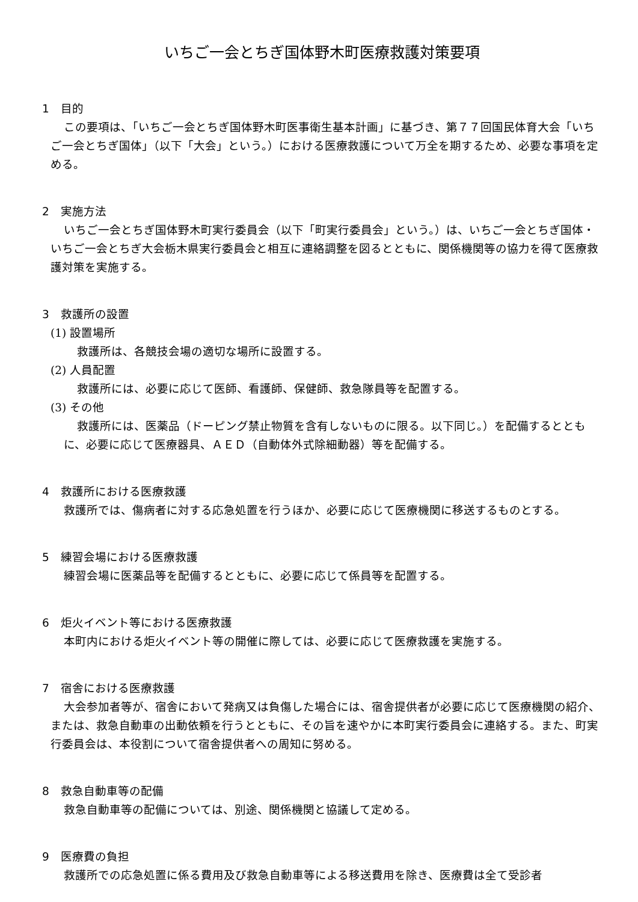いちご一会とちぎ国体野木町医療救護対策要項
1　目的
この要項は、「いちご一会とちぎ国体野木町医事衛生基本計画」に基づき、第７７回国民体育大会「いちご一会とちぎ国体」（以下「大会」という。）における医療救護について万全を期するため、必要な事項を定める。
2　実施方法
いちご一会とちぎ国体野木町実行委員会（以下「町実行委員会」という。）は、いちご一会とちぎ国体・いちご一会とちぎ大会栃木県実行委員会と相互に連絡調整を図るとともに、関係機関等の協力を得て医療救護対策を実施する。
3　救護所の設置
(1) 設置場所
救護所は、各競技会場の適切な場所に設置する。
(2) 人員配置
救護所には、必要に応じて医師、看護師、保健師、救急隊員等を配置する。
(3) その他
救護所には、医薬品（ドーピング禁止物質を含有しないものに限る。以下同じ。）を配備するとともに、必要に応じて医療器具、ＡＥＤ（自動体外式除細動器）等を配備する。
4　救護所における医療救護
救護所では、傷病者に対する応急処置を行うほか、必要に応じて医療機関に移送するものとする。
5　練習会場における医療救護
練習会場に医薬品等を配備するとともに、必要に応じて係員等を配置する。
6　炬火イベント等における医療救護
本町内における炬火イベント等の開催に際しては、必要に応じて医療救護を実施する。
7　宿舎における医療救護
大会参加者等が、宿舎において発病又は負傷した場合には、宿舎提供者が必要に応じて医療機関の紹介、または、救急自動車の出動依頼を行うとともに、その旨を速やかに本町実行委員会に連絡する。また、町実行委員会は、本役割について宿舎提供者への周知に努める。
8　救急自動車等の配備
救急自動車等の配備については、別途、関係機関と協議して定める。
9　医療費の負担
救護所での応急処置に係る費用及び救急自動車等による移送費用を除き、医療費は全て受診者